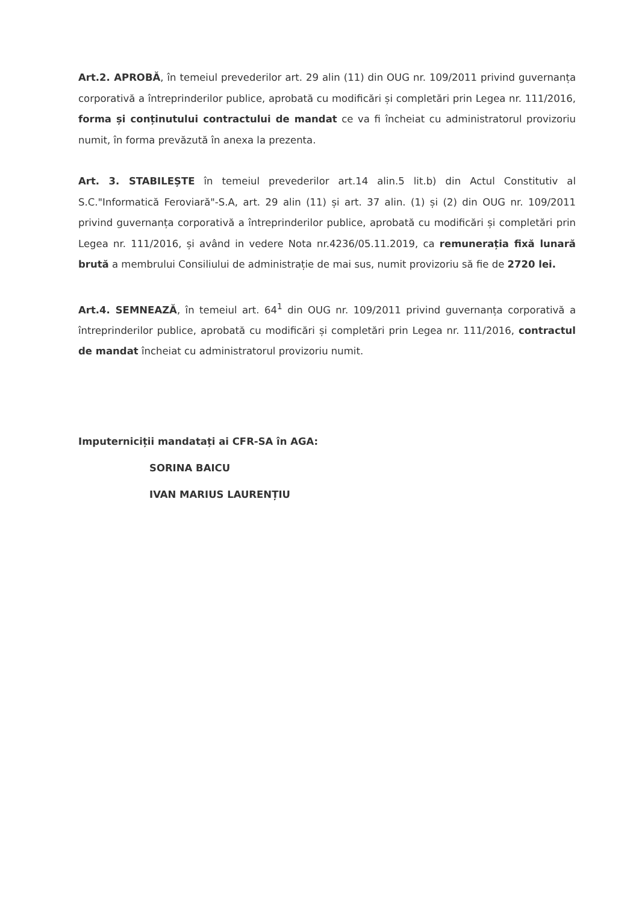Art.2. APROBĂ, în temeiul prevederilor art. 29 alin (11) din OUG nr. 109/2011 privind guvernanța corporativă a întreprinderilor publice, aprobată cu modificări și completări prin Legea nr. 111/2016, forma și conținutului contractului de mandat ce va fi încheiat cu administratorul provizoriu numit, în forma prevăzută în anexa la prezenta.
Art. 3. STABILEȘTE în temeiul prevederilor art.14 alin.5 lit.b) din Actul Constitutiv al S.C."Informatică Feroviară"-S.A, art. 29 alin (11) și art. 37 alin. (1) și (2) din OUG nr. 109/2011 privind guvernanța corporativă a întreprinderilor publice, aprobată cu modificări și completări prin Legea nr. 111/2016, și având in vedere Nota nr.4236/05.11.2019, ca remunerația fixă lunară brută a membrului Consiliului de administrație de mai sus, numit provizoriu să fie de 2720 lei.
Art.4. SEMNEAZĂ, în temeiul art. 64<sup>1</sup> din OUG nr. 109/2011 privind guvernanța corporativă a întreprinderilor publice, aprobată cu modificări și completări prin Legea nr. 111/2016, contractul de mandat încheiat cu administratorul provizoriu numit.
Imputerniciții mandatați ai CFR-SA în AGA:
SORINA BAICU
IVAN MARIUS LAURENȚIU